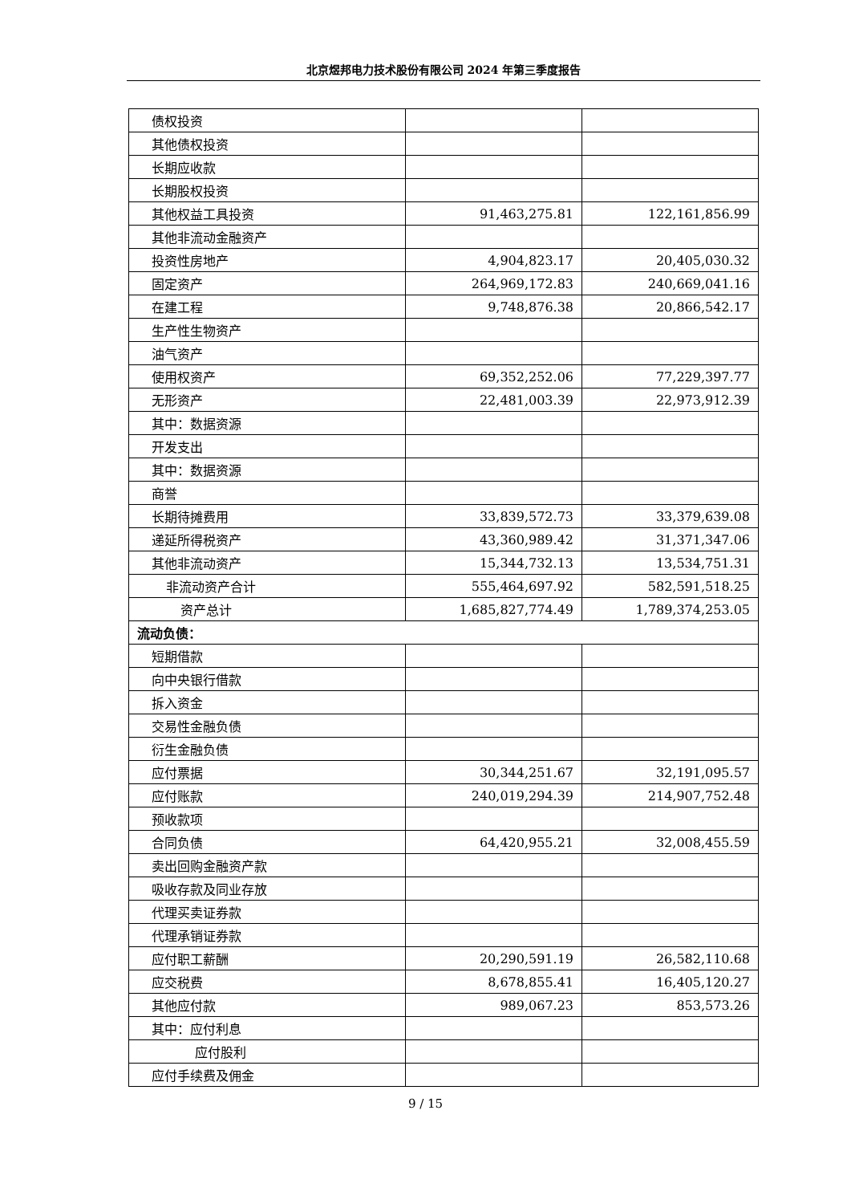北京煜邦电力技术股份有限公司 2024 年第三季度报告
| 债权投资 | | |
| 其他债权投资 | | |
| 长期应收款 | | |
| 长期股权投资 | | |
| 其他权益工具投资 | 91,463,275.81 | 122,161,856.99 |
| 其他非流动金融资产 | | |
| 投资性房地产 | 4,904,823.17 | 20,405,030.32 |
| 固定资产 | 264,969,172.83 | 240,669,041.16 |
| 在建工程 | 9,748,876.38 | 20,866,542.17 |
| 生产性生物资产 | | |
| 油气资产 | | |
| 使用权资产 | 69,352,252.06 | 77,229,397.77 |
| 无形资产 | 22,481,003.39 | 22,973,912.39 |
| 其中：数据资源 | | |
| 开发支出 | | |
| 其中：数据资源 | | |
| 商誉 | | |
| 长期待摊费用 | 33,839,572.73 | 33,379,639.08 |
| 递延所得税资产 | 43,360,989.42 | 31,371,347.06 |
| 其他非流动资产 | 15,344,732.13 | 13,534,751.31 |
| 非流动资产合计 | 555,464,697.92 | 582,591,518.25 |
| 资产总计 | 1,685,827,774.49 | 1,789,374,253.05 |
| 流动负债： | | |
| 短期借款 | | |
| 向中央银行借款 | | |
| 拆入资金 | | |
| 交易性金融负债 | | |
| 衍生金融负债 | | |
| 应付票据 | 30,344,251.67 | 32,191,095.57 |
| 应付账款 | 240,019,294.39 | 214,907,752.48 |
| 预收款项 | | |
| 合同负债 | 64,420,955.21 | 32,008,455.59 |
| 卖出回购金融资产款 | | |
| 吸收存款及同业存放 | | |
| 代理买卖证券款 | | |
| 代理承销证券款 | | |
| 应付职工薪酬 | 20,290,591.19 | 26,582,110.68 |
| 应交税费 | 8,678,855.41 | 16,405,120.27 |
| 其他应付款 | 989,067.23 | 853,573.26 |
| 其中：应付利息 | | |
| 应付股利 | | |
| 应付手续费及佣金 | | |
9 / 15